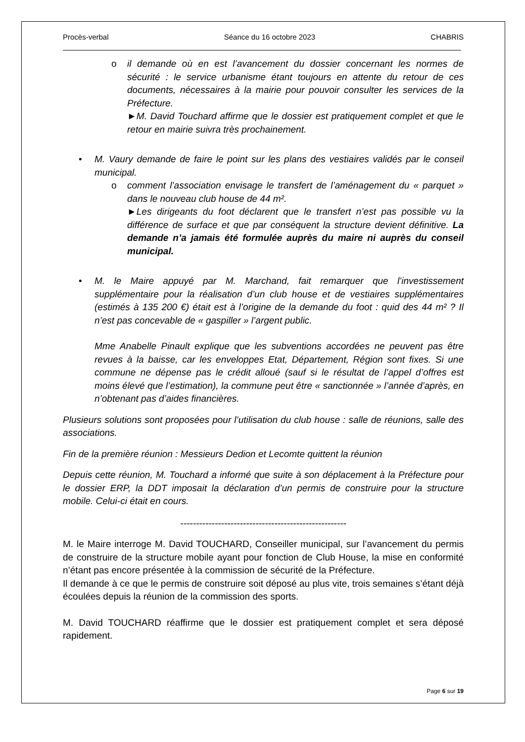Procès-verbal Séance du 16 octobre 2023 CHABRIS
o il demande où en est l’avancement du dossier concernant les normes de sécurité : le service urbanisme étant toujours en attente du retour de ces documents, nécessaires à la mairie pour pouvoir consulter les services de la Préfecture.
►M. David Touchard affirme que le dossier est pratiquement complet et que le retour en mairie suivra très prochainement.
• M. Vaury demande de faire le point sur les plans des vestiaires validés par le conseil municipal.
o comment l’association envisage le transfert de l’aménagement du « parquet » dans le nouveau club house de 44 m².
►Les dirigeants du foot déclarent que le transfert n’est pas possible vu la différence de surface et que par conséquent la structure devient définitive. La demande n’a jamais été formulée auprès du maire ni auprès du conseil municipal.
• M. le Maire appuyé par M. Marchand, fait remarquer que l’investissement supplémentaire pour la réalisation d’un club house et de vestiaires supplémentaires (estimés à 135 200 €) était est à l’origine de la demande du foot : quid des 44 m² ? Il n’est pas concevable de « gaspiller » l’argent public.
Mme Anabelle Pinault explique que les subventions accordées ne peuvent pas être revues à la baisse, car les enveloppes Etat, Département, Région sont fixes. Si une commune ne dépense pas le crédit alloué (sauf si le résultat de l’appel d’offres est moins élevé que l’estimation), la commune peut être « sanctionnée » l’année d’après, en n’obtenant pas d’aides financières.
Plusieurs solutions sont proposées pour l’utilisation du club house : salle de réunions, salle des associations.
Fin de la première réunion : Messieurs Dedion et Lecomte quittent la réunion
Depuis cette réunion, M. Touchard a informé que suite à son déplacement à la Préfecture pour le dossier ERP, la DDT imposait la déclaration d’un permis de construire pour la structure mobile. Celui-ci était en cours.
-----------------------------------------------------
M. le Maire interroge M. David TOUCHARD, Conseiller municipal, sur l’avancement du permis de construire de la structure mobile ayant pour fonction de Club House, la mise en conformité n’étant pas encore présentée à la commission de sécurité de la Préfecture.
Il demande à ce que le permis de construire soit déposé au plus vite, trois semaines s’étant déjà écoulées depuis la réunion de la commission des sports.
M. David TOUCHARD réaffirme que le dossier est pratiquement complet et sera déposé rapidement.
Page 6 sur 19